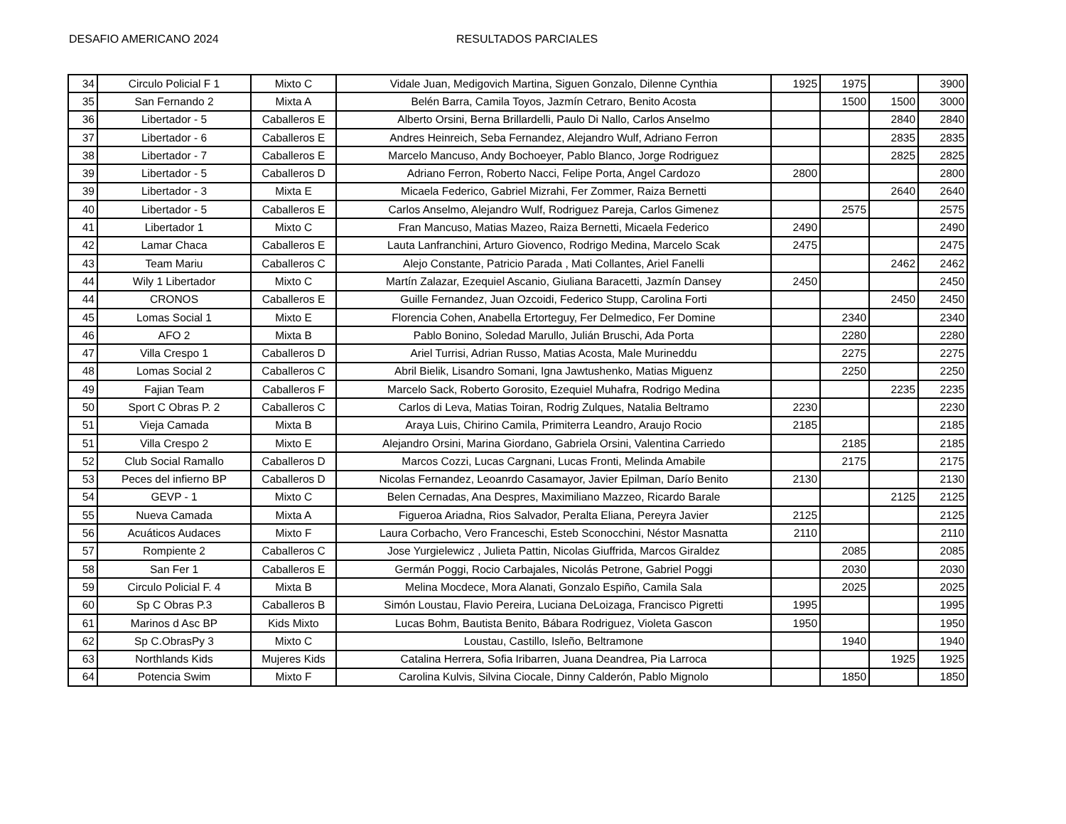DESAFIO AMERICANO 2024 RESULTADOS PARCIALES
| 34 | Circulo Policial F 1 | Mixto C | Vidale Juan, Medigovich Martina, Siguen Gonzalo, Dilenne Cynthia | 1925 | 1975 | | 3900 |
| 35 | San Fernando 2 | Mixta A | Belén Barra, Camila Toyos, Jazmín Cetraro, Benito Acosta | | 1500 | 1500 | 3000 |
| 36 | Libertador - 5 | Caballeros E | Alberto Orsini, Berna Brillardelli, Paulo Di Nallo, Carlos Anselmo | | | 2840 | 2840 |
| 37 | Libertador - 6 | Caballeros E | Andres Heinreich, Seba Fernandez, Alejandro Wulf, Adriano Ferron | | | 2835 | 2835 |
| 38 | Libertador - 7 | Caballeros E | Marcelo Mancuso, Andy Bochoeyer, Pablo Blanco, Jorge Rodriguez | | | 2825 | 2825 |
| 39 | Libertador - 5 | Caballeros D | Adriano Ferron, Roberto Nacci, Felipe Porta, Angel Cardozo | 2800 | | | 2800 |
| 39 | Libertador - 3 | Mixta E | Micaela Federico, Gabriel Mizrahi, Fer Zommer, Raiza Bernetti | | | 2640 | 2640 |
| 40 | Libertador - 5 | Caballeros E | Carlos Anselmo, Alejandro Wulf, Rodriguez Pareja, Carlos Gimenez | | 2575 | | 2575 |
| 41 | Libertador 1 | Mixto C | Fran Mancuso, Matias Mazeo, Raiza Bernetti, Micaela Federico | 2490 | | | 2490 |
| 42 | Lamar Chaca | Caballeros E | Lauta Lanfranchini, Arturo Giovenco, Rodrigo Medina, Marcelo Scak | 2475 | | | 2475 |
| 43 | Team Mariu | Caballeros C | Alejo Constante, Patricio Parada , Mati Collantes, Ariel Fanelli | | | 2462 | 2462 |
| 44 | Wily 1 Libertador | Mixto C | Martín Zalazar, Ezequiel Ascanio, Giuliana Baracetti, Jazmín Dansey | 2450 | | | 2450 |
| 44 | CRONOS | Caballeros E | Guille Fernandez, Juan Ozcoidi, Federico Stupp, Carolina Forti | | | 2450 | 2450 |
| 45 | Lomas Social 1 | Mixto E | Florencia Cohen, Anabella Ertorteguy, Fer Delmedico, Fer Domine | | 2340 | | 2340 |
| 46 | AFO 2 | Mixta B | Pablo Bonino, Soledad Marullo, Julián Bruschi, Ada Porta | | 2280 | | 2280 |
| 47 | Villa Crespo 1 | Caballeros D | Ariel Turrisi, Adrian Russo, Matias Acosta, Male Murineddu | | 2275 | | 2275 |
| 48 | Lomas Social 2 | Caballeros C | Abril Bielik, Lisandro Somani, Igna Jawtushenko, Matias Miguenz | | 2250 | | 2250 |
| 49 | Fajian Team | Caballeros F | Marcelo Sack, Roberto Gorosito, Ezequiel Muhafra, Rodrigo Medina | | | 2235 | 2235 |
| 50 | Sport C Obras P. 2 | Caballeros C | Carlos di Leva, Matias Toiran, Rodrig Zulques, Natalia Beltramo | 2230 | | | 2230 |
| 51 | Vieja Camada | Mixta B | Araya Luis, Chirino Camila, Primiterra Leandro, Araujo Rocio | 2185 | | | 2185 |
| 51 | Villa Crespo 2 | Mixto E | Alejandro Orsini, Marina Giordano, Gabriela Orsini, Valentina Carriedo | | 2185 | | 2185 |
| 52 | Club Social Ramallo | Caballeros D | Marcos Cozzi, Lucas Cargnani, Lucas Fronti, Melinda Amabile | | 2175 | | 2175 |
| 53 | Peces del infierno BP | Caballeros D | Nicolas Fernandez, Leoanrdo Casamayor, Javier Epilman, Darío Benito | 2130 | | | 2130 |
| 54 | GEVP - 1 | Mixto C | Belen Cernadas, Ana Despres, Maximiliano Mazzeo, Ricardo Barale | | | 2125 | 2125 |
| 55 | Nueva Camada | Mixta A | Figueroa Ariadna, Rios Salvador, Peralta Eliana, Pereyra Javier | 2125 | | | 2125 |
| 56 | Acuáticos Audaces | Mixto F | Laura Corbacho, Vero Franceschi, Esteb Sconocchini, Néstor Masnatta | 2110 | | | 2110 |
| 57 | Rompiente 2 | Caballeros C | Jose Yurgielewicz , Julieta Pattin, Nicolas Giuffrida, Marcos Giraldez | | 2085 | | 2085 |
| 58 | San Fer 1 | Caballeros E | Germán Poggi, Rocio Carbajales, Nicolás Petrone, Gabriel Poggi | | 2030 | | 2030 |
| 59 | Circulo Policial F. 4 | Mixta B | Melina Mocdece, Mora Alanati, Gonzalo Espiño, Camila Sala | | 2025 | | 2025 |
| 60 | Sp C Obras P.3 | Caballeros B | Simón Loustau, Flavio Pereira, Luciana DeLoizaga, Francisco Pigretti | 1995 | | | 1995 |
| 61 | Marinos d Asc BP | Kids Mixto | Lucas Bohm, Bautista Benito, Bábara Rodriguez, Violeta Gascon | 1950 | | | 1950 |
| 62 | Sp C.ObrasPy 3 | Mixto C | Loustau, Castillo, Isleño, Beltramone | | 1940 | | 1940 |
| 63 | Northlands Kids | Mujeres Kids | Catalina Herrera, Sofia Iribarren, Juana Deandrea, Pia Larroca | | | 1925 | 1925 |
| 64 | Potencia Swim | Mixto F | Carolina Kulvis, Silvina Ciocale, Dinny Calderón, Pablo Mignolo | | 1850 | | 1850 |